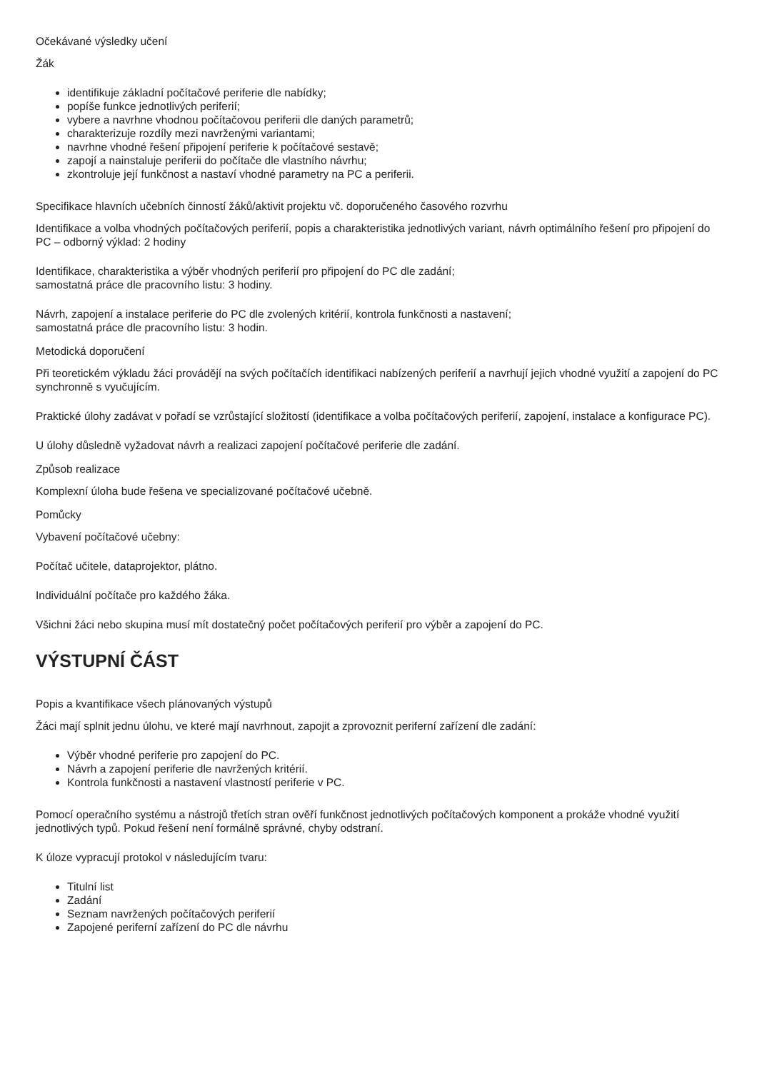Očekávané výsledky učení
Žák
identifikuje základní počítačové periferie dle nabídky;
popíše funkce jednotlivých periferií;
vybere a navrhne vhodnou počítačovou periferii dle daných parametrů;
charakterizuje rozdíly mezi navrženými variantami;
navrhne vhodné řešení připojení periferie k počítačové sestavě;
zapojí a nainstaluje periferii do počítače dle vlastního návrhu;
zkontroluje její funkčnost a nastaví vhodné parametry na PC a periferii.
Specifikace hlavních učebních činností žáků/aktivit projektu vč. doporučeného časového rozvrhu
Identifikace a volba vhodných počítačových periferií, popis a charakteristika jednotlivých variant, návrh optimálního řešení pro připojení do PC – odborný výklad: 2 hodiny
Identifikace, charakteristika a výběr vhodných periferií pro připojení do PC dle zadání;
samostatná práce dle pracovního listu: 3 hodiny.
Návrh, zapojení a instalace periferie do PC dle zvolených kritérií, kontrola funkčnosti a nastavení;
samostatná práce dle pracovního listu: 3 hodin.
Metodická doporučení
Při teoretickém výkladu žáci provádějí na svých počítačích identifikaci nabízených periferií a navrhují jejich vhodné využití a zapojení do PC synchronně s vyučujícím.
Praktické úlohy zadávat v pořadí se vzrůstající složitostí (identifikace a volba počítačových periferií, zapojení, instalace a konfigurace PC).
U úlohy důsledně vyžadovat návrh a realizaci zapojení počítačové periferie dle zadání.
Způsob realizace
Komplexní úloha bude řešena ve specializované počítačové učebně.
Pomůcky
Vybavení počítačové učebny:
Počítač učitele, dataprojektor, plátno.
Individuální počítače pro každého žáka.
Všichni žáci nebo skupina musí mít dostatečný počet počítačových periferií pro výběr a zapojení do PC.
VÝSTUPNÍ ČÁST
Popis a kvantifikace všech plánovaných výstupů
Žáci mají splnit jednu úlohu, ve které mají navrhnout, zapojit a zprovoznit periferní zařízení dle zadání:
Výběr vhodné periferie pro zapojení do PC.
Návrh a zapojení periferie dle navržených kritérií.
Kontrola funkčnosti a nastavení vlastností periferie v PC.
Pomocí operačního systému a nástrojů třetích stran ověří funkčnost jednotlivých počítačových komponent a prokáže vhodné využití jednotlivých typů. Pokud řešení není formálně správné, chyby odstraní.
K úloze vypracují protokol v následujícím tvaru:
Titulní list
Zadání
Seznam navržených počítačových periferií
Zapojené periferní zařízení do PC dle návrhu